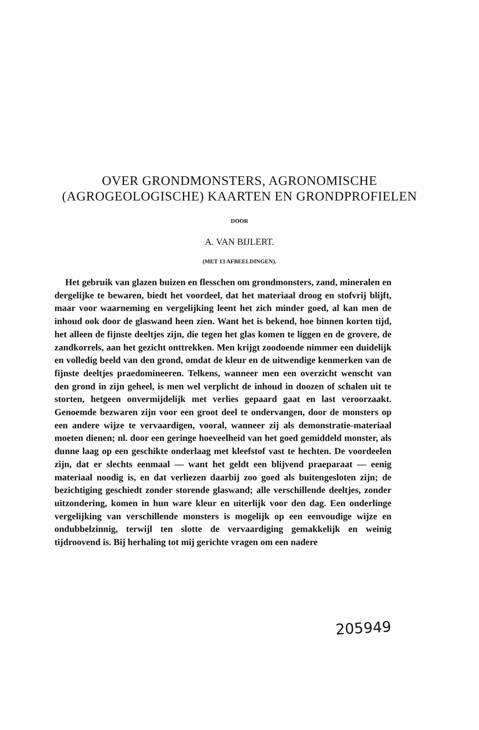OVER GRONDMONSTERS, AGRONOMISCHE (AGROGEOLOGISCHE) KAARTEN EN GRONDPROFIELEN
DOOR
A. VAN BIJLERT.
(MET 13 AFBEELDINGEN).
Het gebruik van glazen buizen en fl​esschen om grondmonsters, zand, mineralen en dergelijke te bewaren, biedt het voordeel, dat het materiaal droog en stofvrij blijft, maar voor waarneming en vergelijking leent het zich minder goed, al kan men de inhoud ook door de glaswand heen zien. Want het is bekend, hoe binnen korten tijd, het alleen de fijnste deeltjes zijn, die tegen het glas komen te liggen en de grovere, de zandkorrels, aan het gezicht onttrekken. Men krijgt zoodoende nimmer een duidelijk en volledig beeld van den grond, omdat de kleur en de uitwendige kenmerken van de fijnste deeltjes praedomineeren. Telkens, wanneer men een overzicht wenscht van den grond in zijn geheel, is men wel verplicht de inhoud in doozen of schalen uit te storten, hetgeen onvermijdelijk met verlies gepaard gaat en last veroorzaakt. Genoemde bezwaren zijn voor een groot deel te ondervangen, door de monsters op een andere wijze te vervaardigen, vooral, wanneer zij als demonstratie-materiaal moeten dienen; nl. door een geringe hoeveelheid van het goed gemiddeld monster, als dunne laag op een geschikte onderlaag met kleefstof vast te hechten. De voordeelen zijn, dat er slechts eenmaal — want het geldt een blijvend praeparaat — eenig materiaal noodig is, en dat verliezen daarbij zoo goed als buitengesloten zijn; de bezichtiging geschiedt zonder storende glaswand; alle verschillende deeltjes, zonder uitzondering, komen in hun ware kleur en uiterlijk voor den dag. Een onderlinge vergelijking van verschillende monsters is mogelijk op een eenvoudige wijze en ondubbelzinnig, terwijl ten slotte de vervaardiging gemakkelijk en weinig tijdroovend is. Bij herhaling tot mij gerichte vragen om een nadere
205949